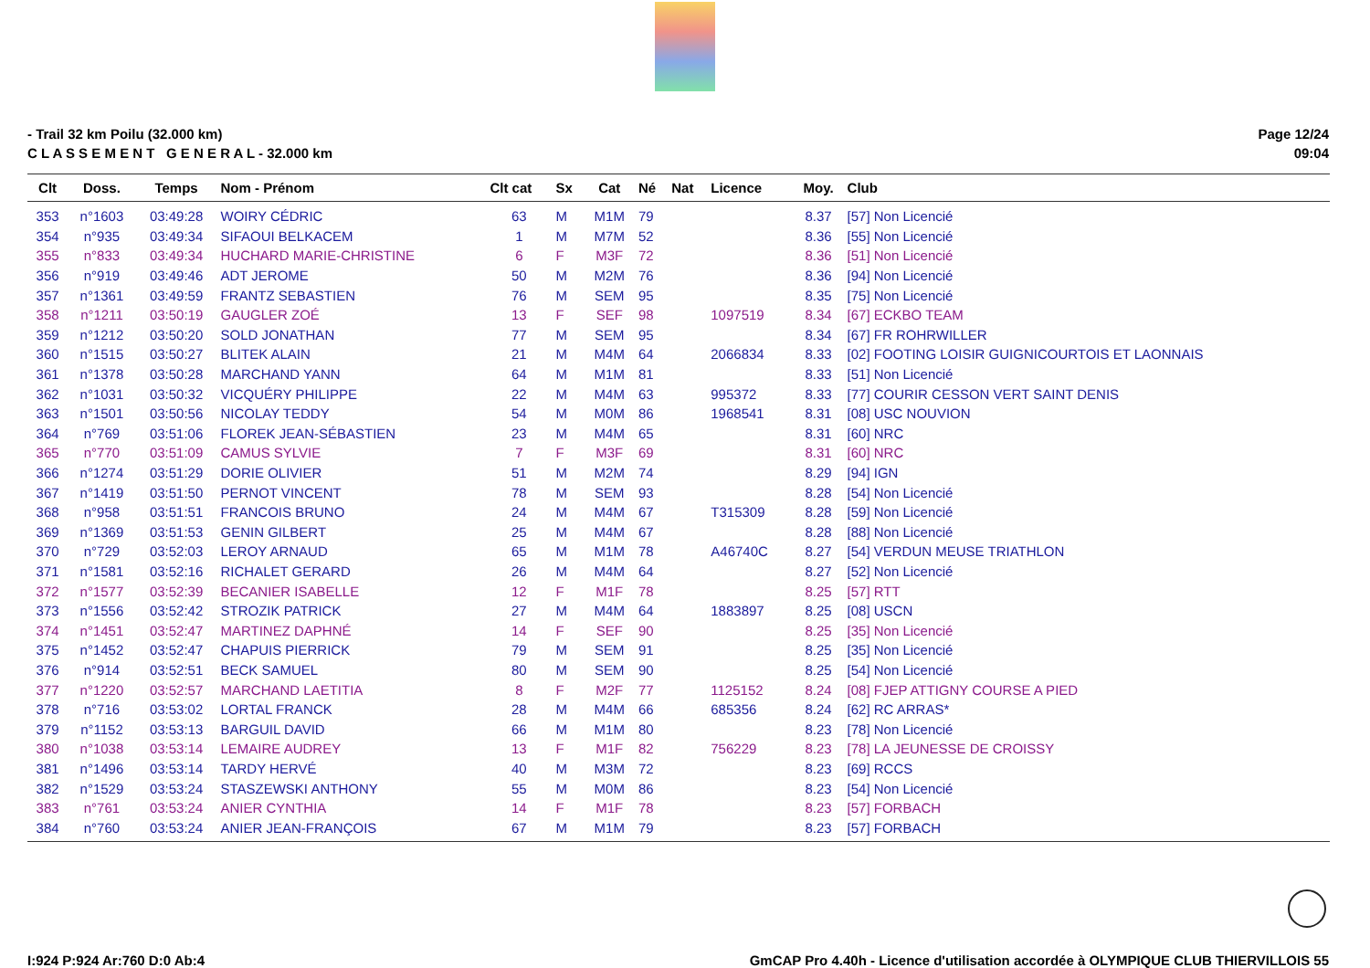- Trail 32 km Poilu (32.000 km)
C L A S S E M E N T G E N E R A L - 32.000 km
Page 12/24
09:04
| Clt | Doss. | Temps | Nom - Prénom | Clt cat | Sx | Cat | Né | Nat | Licence | Moy. | Club |
| --- | --- | --- | --- | --- | --- | --- | --- | --- | --- | --- | --- |
| 353 | n°1603 | 03:49:28 | WOIRY CÉDRIC | 63 | M | M1M | 79 | | | 8.37 | [57] Non Licencié |
| 354 | n°935 | 03:49:34 | SIFAOUI BELKACEM | 1 | M | M7M | 52 | | | 8.36 | [55] Non Licencié |
| 355 | n°833 | 03:49:34 | HUCHARD MARIE-CHRISTINE | 6 | F | M3F | 72 | | | 8.36 | [51] Non Licencié |
| 356 | n°919 | 03:49:46 | ADT JEROME | 50 | M | M2M | 76 | | | 8.36 | [94] Non Licencié |
| 357 | n°1361 | 03:49:59 | FRANTZ SEBASTIEN | 76 | M | SEM | 95 | | | 8.35 | [75] Non Licencié |
| 358 | n°1211 | 03:50:19 | GAUGLER ZOÉ | 13 | F | SEF | 98 | | 1097519 | 8.34 | [67] ECKBO TEAM |
| 359 | n°1212 | 03:50:20 | SOLD JONATHAN | 77 | M | SEM | 95 | | | 8.34 | [67] FR ROHRWILLER |
| 360 | n°1515 | 03:50:27 | BLITEK ALAIN | 21 | M | M4M | 64 | | 2066834 | 8.33 | [02] FOOTING LOISIR GUIGNICOURTOIS ET LAONNAIS |
| 361 | n°1378 | 03:50:28 | MARCHAND YANN | 64 | M | M1M | 81 | | | 8.33 | [51] Non Licencié |
| 362 | n°1031 | 03:50:32 | VICQUÉRY PHILIPPE | 22 | M | M4M | 63 | | 995372 | 8.33 | [77] COURIR CESSON VERT SAINT DENIS |
| 363 | n°1501 | 03:50:56 | NICOLAY TEDDY | 54 | M | M0M | 86 | | 1968541 | 8.31 | [08] USC NOUVION |
| 364 | n°769 | 03:51:06 | FLOREK JEAN-SÉBASTIEN | 23 | M | M4M | 65 | | | 8.31 | [60] NRC |
| 365 | n°770 | 03:51:09 | CAMUS SYLVIE | 7 | F | M3F | 69 | | | 8.31 | [60] NRC |
| 366 | n°1274 | 03:51:29 | DORIE OLIVIER | 51 | M | M2M | 74 | | | 8.29 | [94] IGN |
| 367 | n°1419 | 03:51:50 | PERNOT VINCENT | 78 | M | SEM | 93 | | | 8.28 | [54] Non Licencié |
| 368 | n°958 | 03:51:51 | FRANCOIS BRUNO | 24 | M | M4M | 67 | | T315309 | 8.28 | [59] Non Licencié |
| 369 | n°1369 | 03:51:53 | GENIN GILBERT | 25 | M | M4M | 67 | | | 8.28 | [88] Non Licencié |
| 370 | n°729 | 03:52:03 | LEROY ARNAUD | 65 | M | M1M | 78 | | A46740C | 8.27 | [54] VERDUN MEUSE TRIATHLON |
| 371 | n°1581 | 03:52:16 | RICHALET GERARD | 26 | M | M4M | 64 | | | 8.27 | [52] Non Licencié |
| 372 | n°1577 | 03:52:39 | BECANIER ISABELLE | 12 | F | M1F | 78 | | | 8.25 | [57] RTT |
| 373 | n°1556 | 03:52:42 | STROZIK PATRICK | 27 | M | M4M | 64 | | 1883897 | 8.25 | [08] USCN |
| 374 | n°1451 | 03:52:47 | MARTINEZ DAPHNÉ | 14 | F | SEF | 90 | | | 8.25 | [35] Non Licencié |
| 375 | n°1452 | 03:52:47 | CHAPUIS PIERRICK | 79 | M | SEM | 91 | | | 8.25 | [35] Non Licencié |
| 376 | n°914 | 03:52:51 | BECK SAMUEL | 80 | M | SEM | 90 | | | 8.25 | [54] Non Licencié |
| 377 | n°1220 | 03:52:57 | MARCHAND LAETITIA | 8 | F | M2F | 77 | | 1125152 | 8.24 | [08] FJEP ATTIGNY COURSE A PIED |
| 378 | n°716 | 03:53:02 | LORTAL FRANCK | 28 | M | M4M | 66 | | 685356 | 8.24 | [62] RC ARRAS* |
| 379 | n°1152 | 03:53:13 | BARGUIL DAVID | 66 | M | M1M | 80 | | | 8.23 | [78] Non Licencié |
| 380 | n°1038 | 03:53:14 | LEMAIRE AUDREY | 13 | F | M1F | 82 | | 756229 | 8.23 | [78] LA JEUNESSE DE CROISSY |
| 381 | n°1496 | 03:53:14 | TARDY HERVÉ | 40 | M | M3M | 72 | | | 8.23 | [69] RCCS |
| 382 | n°1529 | 03:53:24 | STASZEWSKI ANTHONY | 55 | M | M0M | 86 | | | 8.23 | [54] Non Licencié |
| 383 | n°761 | 03:53:24 | ANIER CYNTHIA | 14 | F | M1F | 78 | | | 8.23 | [57] FORBACH |
| 384 | n°760 | 03:53:24 | ANIER JEAN-FRANÇOIS | 67 | M | M1M | 79 | | | 8.23 | [57] FORBACH |
I:924 P:924 Ar:760 D:0 Ab:4 GmCAP Pro 4.40h - Licence d'utilisation accordée à OLYMPIQUE CLUB THIERVILLOIS 55